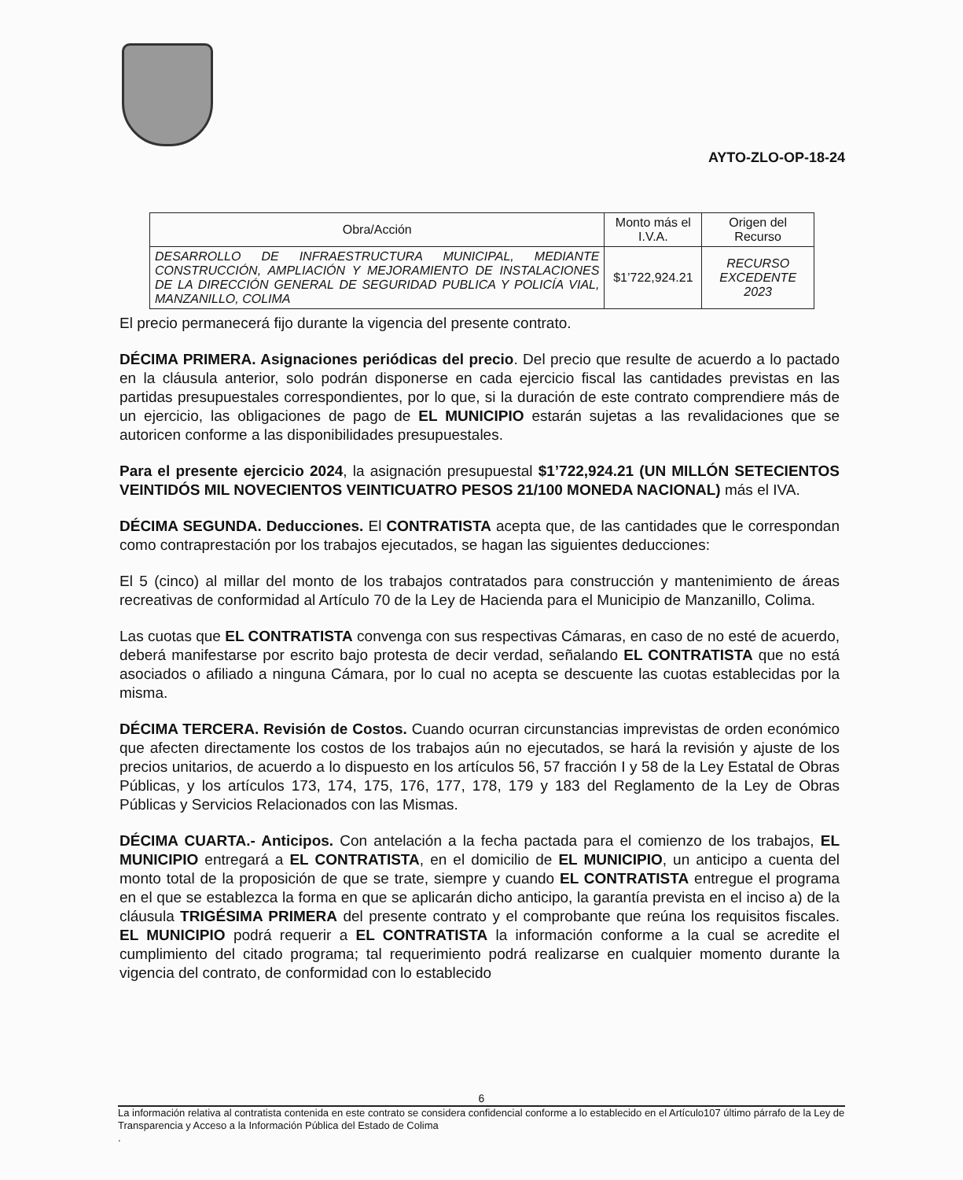AYTO-ZLO-OP-18-24
| Obra/Acción | Monto más el I.V.A. | Origen del Recurso |
| --- | --- | --- |
| DESARROLLO DE INFRAESTRUCTURA MUNICIPAL, MEDIANTE CONSTRUCCIÓN, AMPLIACIÓN Y MEJORAMIENTO DE INSTALACIONES DE LA DIRECCIÓN GENERAL DE SEGURIDAD PUBLICA Y POLICÍA VIAL, MANZANILLO, COLIMA | $1’722,924.21 | RECURSO EXCEDENTE 2023 |
El precio permanecerá fijo durante la vigencia del presente contrato.
DÉCIMA PRIMERA. Asignaciones periódicas del precio. Del precio que resulte de acuerdo a lo pactado en la cláusula anterior, solo podrán disponerse en cada ejercicio fiscal las cantidades previstas en las partidas presupuestales correspondientes, por lo que, si la duración de este contrato comprendiere más de un ejercicio, las obligaciones de pago de EL MUNICIPIO estarán sujetas a las revalidaciones que se autoricen conforme a las disponibilidades presupuestales.
Para el presente ejercicio 2024, la asignación presupuestal $1’722,924.21 (UN MILLÓN SETECIENTOS VEINTIDÓS MIL NOVECIENTOS VEINTICUATRO PESOS 21/100 MONEDA NACIONAL) más el IVA.
DÉCIMA SEGUNDA. Deducciones. El CONTRATISTA acepta que, de las cantidades que le correspondan como contraprestación por los trabajos ejecutados, se hagan las siguientes deducciones:
El 5 (cinco) al millar del monto de los trabajos contratados para construcción y mantenimiento de áreas recreativas de conformidad al Artículo 70 de la Ley de Hacienda para el Municipio de Manzanillo, Colima.
Las cuotas que EL CONTRATISTA convenga con sus respectivas Cámaras, en caso de no esté de acuerdo, deberá manifestarse por escrito bajo protesta de decir verdad, señalando EL CONTRATISTA que no está asociados o afiliado a ninguna Cámara, por lo cual no acepta se descuente las cuotas establecidas por la misma.
DÉCIMA TERCERA. Revisión de Costos. Cuando ocurran circunstancias imprevistas de orden económico que afecten directamente los costos de los trabajos aún no ejecutados, se hará la revisión y ajuste de los precios unitarios, de acuerdo a lo dispuesto en los artículos 56, 57 fracción I y 58 de la Ley Estatal de Obras Públicas, y los artículos 173, 174, 175, 176, 177, 178, 179 y 183 del Reglamento de la Ley de Obras Públicas y Servicios Relacionados con las Mismas.
DÉCIMA CUARTA.- Anticipos. Con antelación a la fecha pactada para el comienzo de los trabajos, EL MUNICIPIO entregará a EL CONTRATISTA, en el domicilio de EL MUNICIPIO, un anticipo a cuenta del monto total de la proposición de que se trate, siempre y cuando EL CONTRATISTA entregue el programa en el que se establezca la forma en que se aplicarán dicho anticipo, la garantía prevista en el inciso a) de la cláusula TRIGÉSIMA PRIMERA del presente contrato y el comprobante que reúna los requisitos fiscales. EL MUNICIPIO podrá requerir a EL CONTRATISTA la información conforme a la cual se acredite el cumplimiento del citado programa; tal requerimiento podrá realizarse en cualquier momento durante la vigencia del contrato, de conformidad con lo establecido
6
La información relativa al contratista contenida en este contrato se considera confidencial conforme a lo establecido en el Artículo107 último párrafo de la Ley de Transparencia y Acceso a la Información Pública del Estado de Colima
.